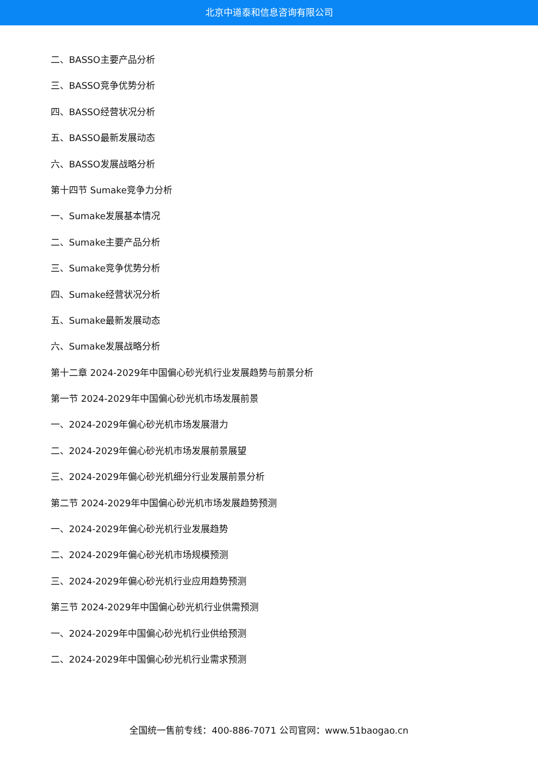北京中道泰和信息咨询有限公司
二、BASSO主要产品分析
三、BASSO竞争优势分析
四、BASSO经营状况分析
五、BASSO最新发展动态
六、BASSO发展战略分析
第十四节 Sumake竞争力分析
一、Sumake发展基本情况
二、Sumake主要产品分析
三、Sumake竞争优势分析
四、Sumake经营状况分析
五、Sumake最新发展动态
六、Sumake发展战略分析
第十二章 2024-2029年中国偏心砂光机行业发展趋势与前景分析
第一节 2024-2029年中国偏心砂光机市场发展前景
一、2024-2029年偏心砂光机市场发展潜力
二、2024-2029年偏心砂光机市场发展前景展望
三、2024-2029年偏心砂光机细分行业发展前景分析
第二节 2024-2029年中国偏心砂光机市场发展趋势预测
一、2024-2029年偏心砂光机行业发展趋势
二、2024-2029年偏心砂光机市场规模预测
三、2024-2029年偏心砂光机行业应用趋势预测
第三节 2024-2029年中国偏心砂光机行业供需预测
一、2024-2029年中国偏心砂光机行业供给预测
二、2024-2029年中国偏心砂光机行业需求预测
全国统一售前专线：400-886-7071 公司官网：www.51baogao.cn